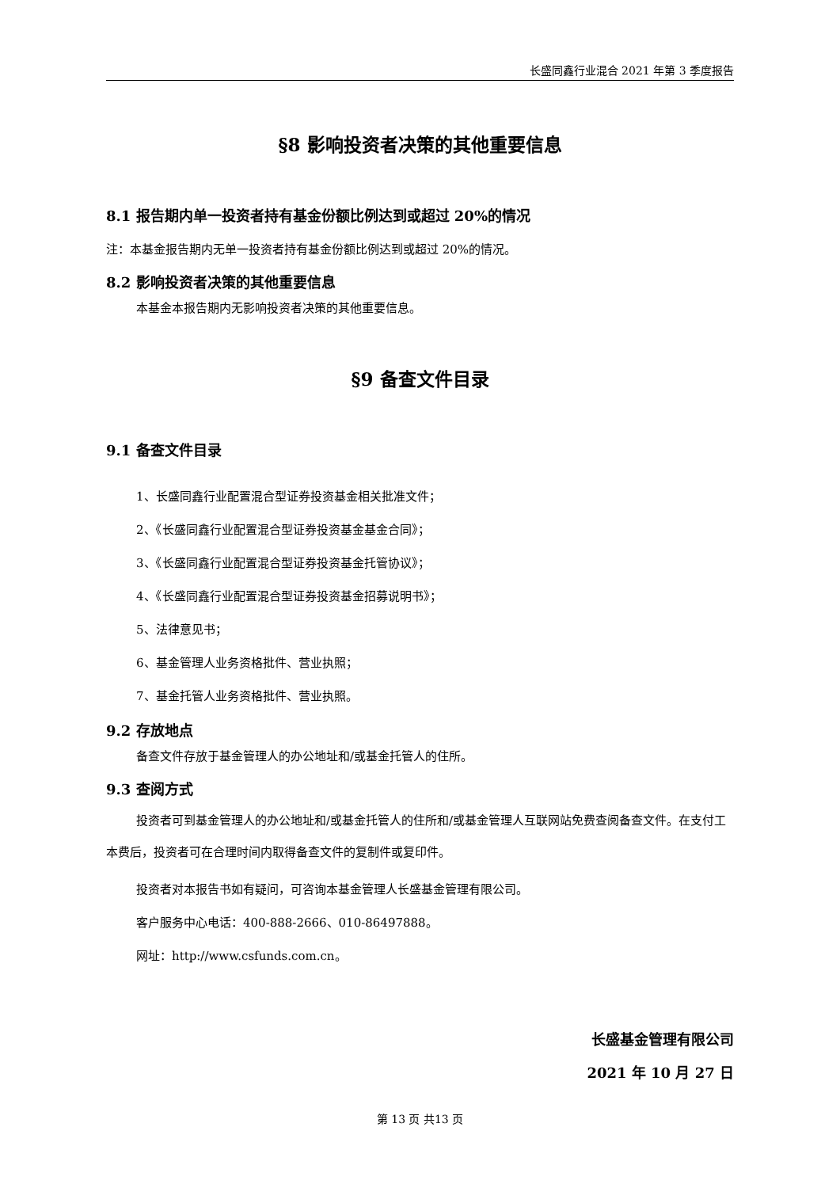长盛同鑫行业混合 2021 年第 3 季度报告
§8 影响投资者决策的其他重要信息
8.1 报告期内单一投资者持有基金份额比例达到或超过 20%的情况
注：本基金报告期内无单一投资者持有基金份额比例达到或超过 20%的情况。
8.2 影响投资者决策的其他重要信息
本基金本报告期内无影响投资者决策的其他重要信息。
§9 备查文件目录
9.1 备查文件目录
1、长盛同鑫行业配置混合型证券投资基金相关批准文件；
2、《长盛同鑫行业配置混合型证券投资基金基金合同》；
3、《长盛同鑫行业配置混合型证券投资基金托管协议》；
4、《长盛同鑫行业配置混合型证券投资基金招募说明书》；
5、法律意见书；
6、基金管理人业务资格批件、营业执照；
7、基金托管人业务资格批件、营业执照。
9.2 存放地点
备查文件存放于基金管理人的办公地址和/或基金托管人的住所。
9.3 查阅方式
投资者可到基金管理人的办公地址和/或基金托管人的住所和/或基金管理人互联网站免费查阅备查文件。在支付工本费后，投资者可在合理时间内取得备查文件的复制件或复印件。
投资者对本报告书如有疑问，可咨询本基金管理人长盛基金管理有限公司。
客户服务中心电话：400-888-2666、010-86497888。
网址：http://www.csfunds.com.cn。
长盛基金管理有限公司
2021 年 10 月 27 日
第 13 页 共13 页